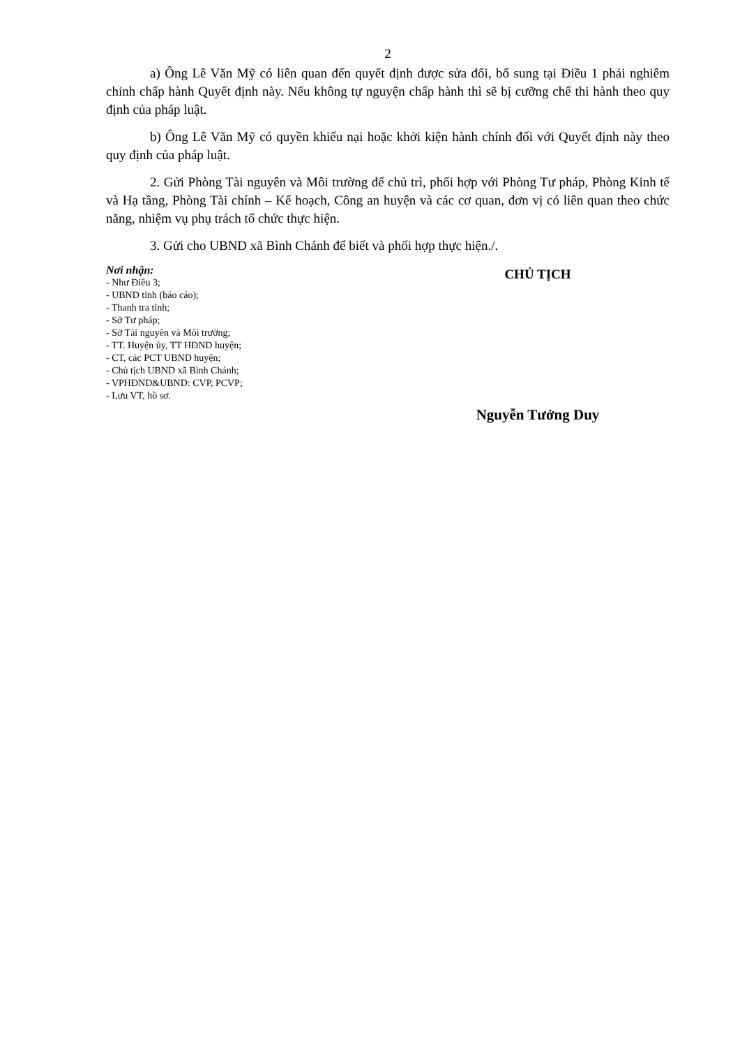2
a) Ông Lê Văn Mỹ có liên quan đến quyết định được sửa đổi, bổ sung tại Điều 1 phải nghiêm chỉnh chấp hành Quyết định này. Nếu không tự nguyện chấp hành thì sẽ bị cưỡng chế thi hành theo quy định của pháp luật.
b) Ông Lê Văn Mỹ có quyền khiếu nại hoặc khởi kiện hành chính đối với Quyết định này theo quy định của pháp luật.
2. Gửi Phòng Tài nguyên và Môi trường để chủ trì, phối hợp với Phòng Tư pháp, Phòng Kinh tế và Hạ tầng, Phòng Tài chính – Kế hoạch, Công an huyện và các cơ quan, đơn vị có liên quan theo chức năng, nhiệm vụ phụ trách tổ chức thực hiện.
3. Gửi cho UBND xã Bình Chánh để biết và phối hợp thực hiện./.
Nơi nhận:
- Như Điều 3;
- UBND tỉnh (báo cáo);
- Thanh tra tỉnh;
- Sở Tư pháp;
- Sở Tài nguyên và Môi trường;
- TT. Huyện ủy, TT HĐND huyện;
- CT, các PCT UBND huyện;
- Chủ tịch UBND xã Bình Chánh;
- VPHĐND&UBND: CVP, PCVP;
- Lưu VT, hồ sơ.
CHỦ TỊCH
Nguyễn Tưởng Duy